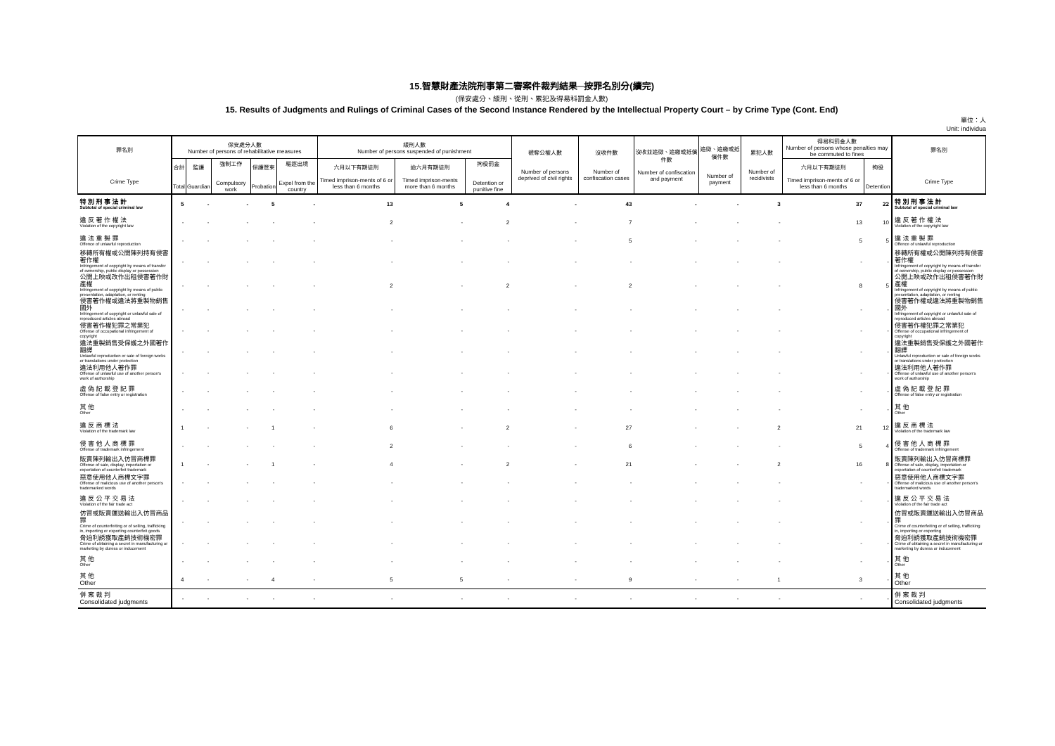15.智慧財產法院刑事第二審案件裁判結果─按罪名別分(續完)
(保安處分、緩刑、從刑、累犯及得易科罰金人數)
15. Results of Judgments and Rulings of Criminal Cases of the Second Instance Rendered by the Intellectual Property Court – by Crime Type (Cont. End)
單位：人
Unit: individua
| 罪名別 Crime Type | 保安處分人數 Number of persons of rehabilitative measures | | | | | 緩刑人數 Number of persons suspended of punishment | | | 褫奪公權人數 Number of persons deprived of civil rights | 沒收件數 Number of confiscation cases | 沒收並追徵、追繳或抵償件數 Number of confiscation and payment | 追徵、追繳或抵償件數 Number of payment | 累犯人數 Number of recidivists | 得易科罰金人數 Number of persons whose penalties may be commuted to fines | | 罪名別 Crime Type |
| --- | --- | --- | --- | --- | --- | --- | --- | --- | --- | --- | --- | --- | --- | --- | --- | --- |
| | 合計 Total | 監護 Guardian | 強制工作 Compulsory work | 保護管束 Probation | 驅逐出境 Expel from the country | 六月以下有期徒刑 Timed imprison-ments of 6 or less than 6 months | 逾六月有期徒刑 Timed imprison-ments more than 6 months | 拘役罰金 Detention or punitive fine | | | | | | 六月以下有期徒刑 Timed imprison-ments of 6 or less than 6 months | 拘役 Detention | |
| 特 別 刑 事 法 計 Subtotal of special criminal law | 5 | - | - | 5 | - | 13 | 5 | 4 | - | 43 | - | - | 3 | 37 | 22 | 特 別 刑 事 法 計 Subtotal of special criminal law |
| 違 反 著 作 權 法 Violation of the copyright law | - | - | - | - | - | 2 | - | 2 | - | 7 | - | - | - | 13 | 10 | 違 反 著 作 權 法 Violation of the copyright law |
| 違 法 重 製 罪 Offence of unlawful reproduction | - | - | - | - | - | - | - | - | - | 5 | - | - | - | 5 | 5 | 違 法 重 製 罪 Offence of unlawful reproduction |
| 移轉所有權或公開陳列持有侵害著作權 Infringement of copyright by means of transfer of ownership, public display or possession | - | - | - | - | - | - | - | - | - | - | - | - | - | - | - | 移轉所有權或公開陳列持有侵害著作權 Infringement of copyright by means of transfer of ownership, public display or possession |
| 公開上映或改作出租侵害著作財產權 Infringement of copyright by means of public presentation, adaptation, or renting | - | - | - | - | - | 2 | - | 2 | - | 2 | - | - | - | 8 | 5 | 公開上映或改作出租侵害著作財產權 Infringement of copyright by means of public presentation, adaptation, or renting |
| 侵害著作權或違法將重製物銷售國外 Infringement of copyright or unlawful sale of reproduced articles abroad | - | - | - | - | - | - | - | - | - | - | - | - | - | - | - | 侵害著作權或違法將重製物銷售國外 Infringement of copyright or unlawful sale of reproduced articles abroad |
| 侵害著作權犯罪之常業犯 Offense of occupational infringement of copyright | - | - | - | - | - | - | - | - | - | - | - | - | - | - | - | 侵害著作權犯罪之常業犯 Offense of occupational infringement of copyright |
| 違法重製銷售受保護之外國著作翻譯 Unlawful reproduction or sale of foreign works or translations under protection | - | - | - | - | - | - | - | - | - | - | - | - | - | - | - | 違法重製銷售受保護之外國著作翻譯 Unlawful reproduction or sale of foreign works or translations under protection |
| 違法利用他人著作罪 Offense of unlawful use of another person's work of authorship | - | - | - | - | - | - | - | - | - | - | - | - | - | - | - | 違法利用他人著作罪 Offense of unlawful use of another person's work of authorship |
| 虛 偽 記 載 登 記 罪 Offense of false entry or registration | - | - | - | - | - | - | - | - | - | - | - | - | - | - | - | 虛 偽 記 載 登 記 罪 Offense of false entry or registration |
| 其 他 Other | - | - | - | - | - | - | - | - | - | - | - | - | - | - | - | 其 他 Other |
| 違 反 商 標 法 Violation of the trademark law | 1 | - | - | 1 | - | 6 | - | 2 | - | 27 | - | - | 2 | 21 | 12 | 違 反 商 標 法 Violation of the trademark law |
| 侵 害 他 人 商 標 罪 Offense of trademark infringement | - | - | - | - | - | 2 | - | - | - | 6 | - | - | - | 5 | 4 | 侵 害 他 人 商 標 罪 Offense of trademark infringement |
| 販賣陳列輸出入仿冒商標罪 Offense of sale, display, importation or exportation of counterfeit trademark | 1 | - | - | 1 | - | 4 | - | 2 | - | 21 | - | - | 2 | 16 | 8 | 販賣陳列輸出入仿冒商標罪 Offense of sale, display, importation or exportation of counterfeit trademark |
| 惡意使用他人商標文字罪 Offense of malicious use of another person's trademarked words | - | - | - | - | - | - | - | - | - | - | - | - | - | - | - | 惡意使用他人商標文字罪 Offense of malicious use of another person's trademarked words |
| 違 反 公 平 交 易 法 Violation of the fair trade act | - | - | - | - | - | - | - | - | - | - | - | - | - | - | - | 違 反 公 平 交 易 法 Violation of the fair trade act |
| 仿冒或販賣運送輸出入仿冒商品罪 Crime of counterfeiting or of selling, trafficking in, importing or exporting counterfeit goods | - | - | - | - | - | - | - | - | - | - | - | - | - | - | - | 仿冒或販賣運送輸出入仿冒商品罪 Crime of counterfeiting or of selling, trafficking in, importing or exporting |
| 脅迫利誘獲取產銷技術機密罪 Crime of obtaining a secret in manufacturing or marketing by duress or inducement | - | - | - | - | - | - | - | - | - | - | - | - | - | - | - | 脅迫利誘獲取產銷技術機密罪 Crime of obtaining a secret in manufacturing or marketing by duress or inducement |
| 其 他 Other | - | - | - | - | - | - | - | - | - | - | - | - | - | - | - | 其 他 Other |
| 其 他 Other | 4 | - | - | 4 | - | 5 | 5 | - | - | 9 | - | - | 1 | 3 | - | 其 他 Other |
| 併 案 裁 判 Consolidated judgments | - | - | - | - | - | - | - | - | - | - | - | - | - | - | - | 併 案 裁 判 Consolidated judgments |